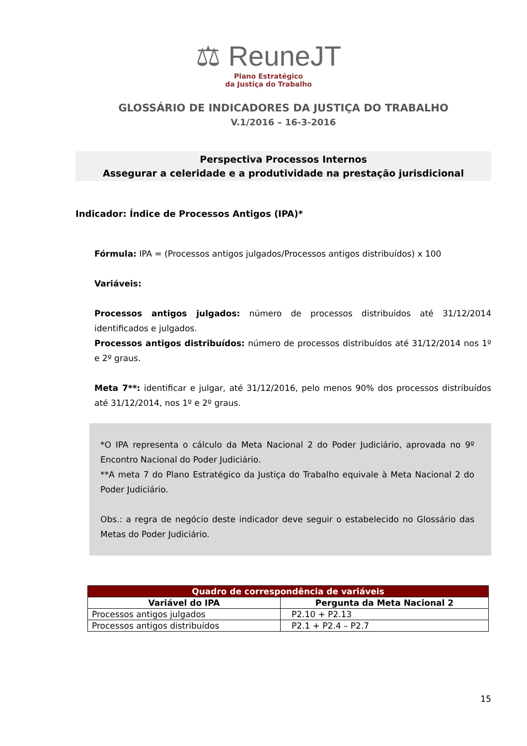⚖ ReuneJT
Plano Estratégico
da Justiça do Trabalho
GLOSSÁRIO DE INDICADORES DA JUSTIÇA DO TRABALHO
V.1/2016 – 16-3-2016
Perspectiva Processos Internos
Assegurar a celeridade e a produtividade na prestação jurisdicional
Indicador: Índice de Processos Antigos (IPA)*
Fórmula: IPA = (Processos antigos julgados/Processos antigos distribuídos) x 100
Variáveis:
Processos antigos julgados: número de processos distribuídos até 31/12/2014 identificados e julgados.
Processos antigos distribuídos: número de processos distribuídos até 31/12/2014 nos 1º e 2º graus.
Meta 7**: identificar e julgar, até 31/12/2016, pelo menos 90% dos processos distribuídos até 31/12/2014, nos 1º e 2º graus.
*O IPA representa o cálculo da Meta Nacional 2 do Poder Judiciário, aprovada no 9º Encontro Nacional do Poder Judiciário.
**A meta 7 do Plano Estratégico da Justiça do Trabalho equivale à Meta Nacional 2 do Poder Judiciário.
Obs.: a regra de negócio deste indicador deve seguir o estabelecido no Glossário das Metas do Poder Judiciário.
| Quadro de correspondência de variáveis | |
| --- | --- |
| Variável do IPA | Pergunta da Meta Nacional 2 |
| Processos antigos julgados | P2.10 + P2.13 |
| Processos antigos distribuídos | P2.1 + P2.4 – P2.7 |
15